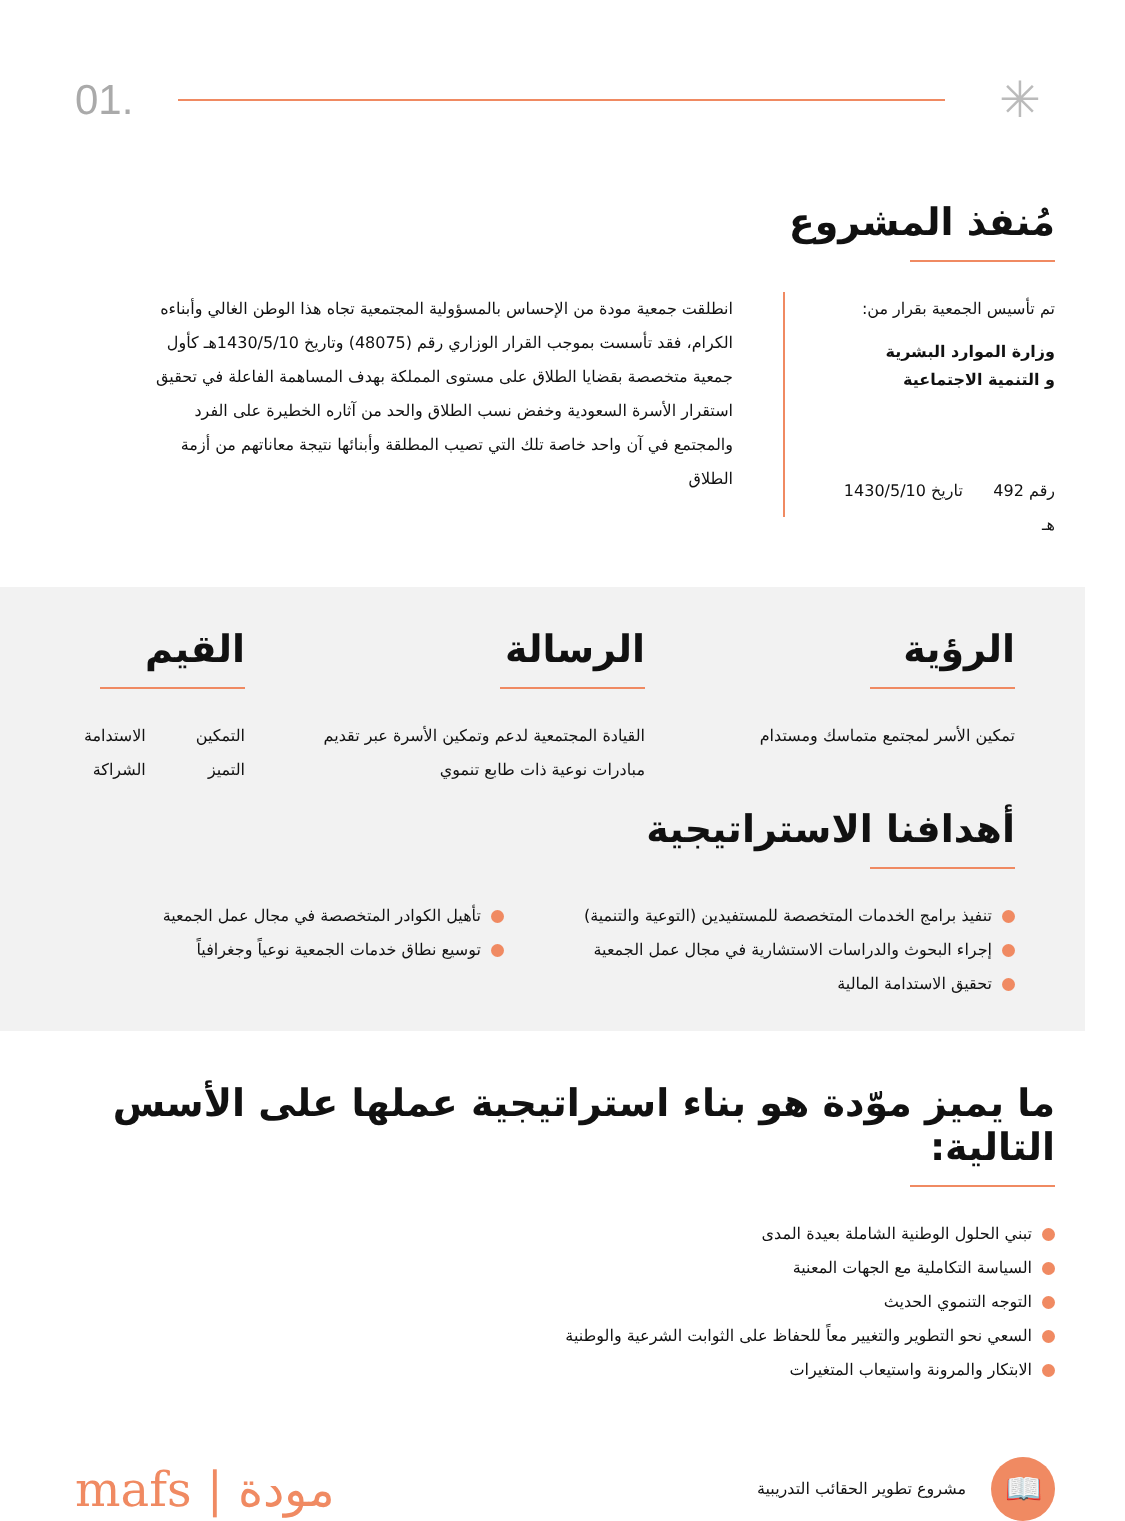01.
✳
مُنفذ المشروع
تم تأسيس الجمعية بقرار من:
وزارة الموارد البشرية
و التنمية الاجتماعية
رقم 492 تاريخ 1430/5/10 هـ
انطلقت جمعية مودة من الإحساس بالمسؤولية المجتمعية تجاه هذا الوطن الغالي وأبناءه الكرام، فقد تأسست بموجب القرار الوزاري رقم (48075) وتاريخ 1430/5/10هـ كأول جمعية متخصصة بقضايا الطلاق على مستوى المملكة بهدف المساهمة الفاعلة في تحقيق استقرار الأسرة السعودية وخفض نسب الطلاق والحد من آثاره الخطيرة على الفرد والمجتمع في آن واحد خاصة تلك التي تصيب المطلقة وأبنائها نتيجة معاناتهم من أزمة الطلاق
الرؤية
تمكين الأسر لمجتمع متماسك ومستدام
الرسالة
القيادة المجتمعية لدعم وتمكين الأسرة عبر تقديم مبادرات نوعية ذات طابع تنموي
القيم
التمكين
التميز
الاستدامة
الشراكة
أهدافنا الاستراتيجية
تنفيذ برامج الخدمات المتخصصة للمستفيدين (التوعية والتنمية)
إجراء البحوث والدراسات الاستشارية في مجال عمل الجمعية
تحقيق الاستدامة المالية
تأهيل الكوادر المتخصصة في مجال عمل الجمعية
توسيع نطاق خدمات الجمعية نوعياً وجغرافياً
ما يميز موّدة هو بناء استراتيجية عملها على الأسس التالية:
تبني الحلول الوطنية الشاملة بعيدة المدى
السياسة التكاملية مع الجهات المعنية
التوجه التنموي الحديث
السعي نحو التطوير والتغيير معاً للحفاظ على الثوابت الشرعية والوطنية
الابتكار والمرونة واستيعاب المتغيرات
📖
مشروع تطوير الحقائب التدريبية
mafs | مودة